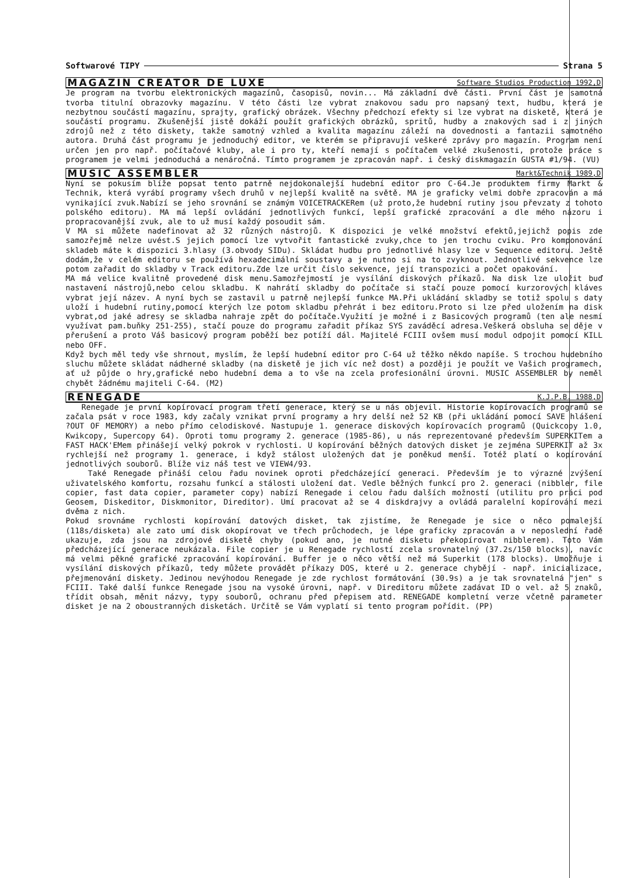Softwarové TIPY Strana 5
MAGAZIN CREATOR DE LUXE Software Studios Production 1992,D
Je program na tvorbu elektronických magazínů, časopisů, novin... Má základní dvě části. První část je samotná tvorba titulní obrazovky magazínu. V této části lze vybrat znakovou sadu pro napsaný text, hudbu, která je nezbytnou součástí magazínu, sprajty, grafický obrázek. Všechny předchozí efekty si lze vybrat na disketě, která je součástí programu. Zkušenější jistě dokáží použít grafických obrázků, spritů, hudby a znakových sad i z jiných zdrojů než z této diskety, takže samotný vzhled a kvalita magazínu záleží na dovednosti a fantazii samotného autora. Druhá část programu je jednoduchý editor, ve kterém se připravují veškeré zprávy pro magazín. Program není určen jen pro např. počítačové kluby, ale i pro ty, kteří nemají s počítačem velké zkušenosti, protože práce s programem je velmi jednoduchá a nenáročná. Tímto programem je zpracován např. i český diskmagazín GUSTA #1/94. (VU)
MUSIC ASSEMBLER Markt&Technik 1989,D
Nyní se pokusím blíže popsat tento patrně nejdokonalejší hudební editor pro C-64.Je produktem firmy Markt & Technik, která vyrábí programy všech druhů v nejlepší kvalitě na světě. MA je graficky velmi dobře zpracován a má vynikající zvuk.Nabízí se jeho srovnání se známým VOICETRACKERem (už proto,že hudební rutiny jsou převzaty z tohoto polského editoru). MA má lepší ovládání jednotlivých funkcí, lepší grafické zpracování a dle mého názoru i propracovanější zvuk, ale to už musí každý posoudit sám.
V MA si můžete nadefinovat až 32 různých nástrojů. K dispozici je velké množství efektů,jejichž popis zde samozřejmě nelze uvést.S jejich pomocí lze vytvořit fantastické zvuky,chce to jen trochu cviku. Pro komponování skladeb máte k dispozici 3.hlasy (3.obvody SIDu). Skládat hudbu pro jednotlivé hlasy lze v Sequence editoru. Ještě dodám,že v celém editoru se používá hexadecimální soustavy a je nutno si na to zvyknout. Jednotlivé sekvence lze potom zařadit do skladby v Track editoru.Zde lze určit číslo sekvence, její transpozici a počet opakování.
MA má velice kvalitně provedené disk menu.Samozřejmostí je vysílání diskových příkazů. Na disk lze uložit buď nastavení nástrojů,nebo celou skladbu. K nahrátí skladby do počítače si stačí pouze pomocí kurzorových kláves vybrat její název. A nyní bych se zastavil u patrně nejlepší funkce MA.Při ukládání skladby se totiž spolu s daty uloží i hudební rutiny,pomocí kterých lze potom skladbu přehrát i bez editoru.Proto si lze před uložením na disk vybrat,od jaké adresy se skladba nahraje zpět do počítače.Využití je možné i z Basicových programů (ten ale nesmí využívat pam.buňky 251-255), stačí pouze do programu zařadit příkaz SYS zaváděcí adresa.Veškerá obsluha se děje v přerušení a proto Váš basicový program poběží bez potíží dál. Majitelé FCIII ovšem musí modul odpojit pomocí KILL nebo OFF.
Když bych měl tedy vše shrnout, myslím, že lepší hudební editor pro C-64 už těžko někdo napíše. S trochou hudebního sluchu můžete skládat nádherné skladby (na disketě je jich víc než dost) a později je použít ve Vašich programech, ať už půjde o hry,grafické nebo hudební dema a to vše na zcela profesionální úrovni. MUSIC ASSEMBLER by neměl chybět žádnému majiteli C-64. (M2)
RENEGADE K.J.P.B. 1988,D
Renegade je první kopírovací program třetí generace, který se u nás objevil. Historie kopírovacích programů se začala psát v roce 1983, kdy začaly vznikat první programy a hry delší než 52 KB (při ukládání pomocí SAVE hlášení ?OUT OF MEMORY) a nebo přímo celodiskové. Nastupuje 1. generace diskových kopírovacích programů (Quickcopy 1.0, Kwikcopy, Supercopy 64). Oproti tomu programy 2. generace (1985-86), u nás reprezentované především SUPERKITem a FAST HACK'EMem přinášejí velký pokrok v rychlosti. U kopírování běžných datových disket je zejména SUPERKIT až 3x rychlejší než programy 1. generace, i když stálost uložených dat je poněkud menší. Totéž platí o kopírování jednotlivých souborů. Blíže viz náš test ve VIEW4/93.
Také Renegade přináší celou řadu novinek oproti předcházející generaci. Především je to výrazné zvýšení uživatelského komfortu, rozsahu funkcí a stálosti uložení dat. Vedle běžných funkcí pro 2. generaci (nibbler, file copier, fast data copier, parameter copy) nabízí Renegade i celou řadu dalších možností (utilitu pro práci pod Geosem, Diskeditor, Diskmonitor, Direditor). Umí pracovat až se 4 diskdrajvy a ovládá paralelní kopírování mezi dvěma z nich.
Pokud srovnáme rychlosti kopírování datových disket, tak zjistíme, že Renegade je sice o něco pomalejší (118s/disketa) ale zato umí disk okopírovat ve třech průchodech, je lépe graficky zpracován a v neposlední řadě ukazuje, zda jsou na zdrojové disketě chyby (pokud ano, je nutné disketu překopírovat nibblerem). Toto Vám předcházející generace neukázala. File copier je u Renegade rychlostí zcela srovnatelný (37.2s/150 blocks), navíc má velmi pěkné grafické zpracování kopírování. Buffer je o něco větší než má Superkit (178 blocks). Umožňuje i vysílání diskových příkazů, tedy můžete provádět příkazy DOS, které u 2. generace chybějí - např. inicializace, přejmenování diskety. Jedinou nevýhodou Renegade je zde rychlost formátování (30.9s) a je tak srovnatelná "jen" s FCIII. Také další funkce Renegade jsou na vysoké úrovni, např. v Direditoru můžete zadávat ID o vel. až 5 znaků, třídit obsah, měnit názvy, typy souborů, ochranu před přepisem atd. RENEGADE kompletní verze včetně parameter disket je na 2 oboustranných disketách. Určitě se Vám vyplatí si tento program pořídit. (PP)